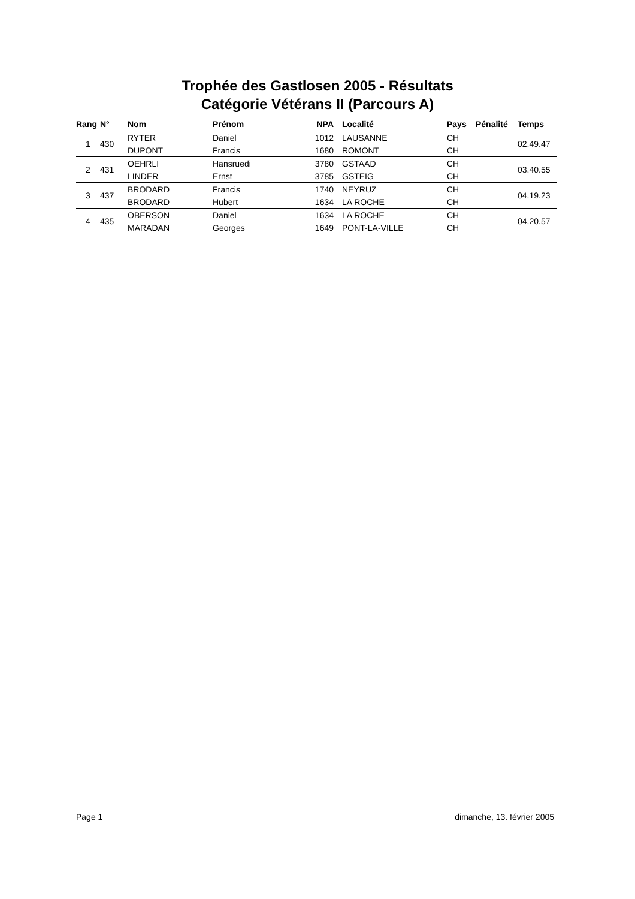Trophée des Gastlosen 2005 - Résultats
Catégorie Vétérans II (Parcours A)
| Rang | N° | Nom | Prénom | NPA | Localité | Pays | Pénalité | Temps |
| --- | --- | --- | --- | --- | --- | --- | --- | --- |
| 1 | 430 | RYTER | Daniel | 1012 | LAUSANNE | CH | | 02.49.47 |
| | | DUPONT | Francis | 1680 | ROMONT | CH | | |
| 2 | 431 | OEHRLI | Hansruedi | 3780 | GSTAAD | CH | | 03.40.55 |
| | | LINDER | Ernst | 3785 | GSTEIG | CH | | |
| 3 | 437 | BRODARD | Francis | 1740 | NEYRUZ | CH | | 04.19.23 |
| | | BRODARD | Hubert | 1634 | LA ROCHE | CH | | |
| 4 | 435 | OBERSON | Daniel | 1634 | LA ROCHE | CH | | 04.20.57 |
| | | MARADAN | Georges | 1649 | PONT-LA-VILLE | CH | | |
Page 1 dimanche, 13. février 2005